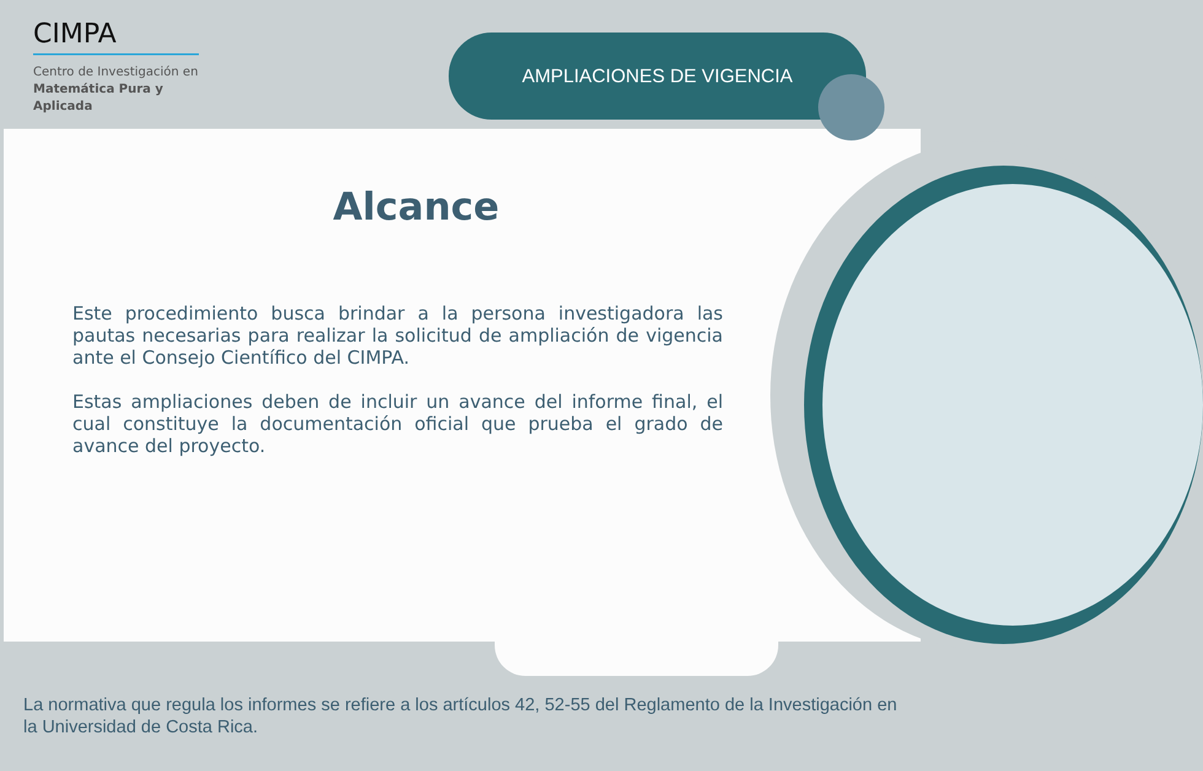CIMPA
Centro de Investigación en
Matemática Pura y
Aplicada
AMPLIACIONES DE VIGENCIA
Alcance
Este procedimiento busca brindar a la persona investigadora las pautas necesarias para realizar la solicitud de ampliación de vigencia ante el Consejo Científico del CIMPA.
Estas ampliaciones deben de incluir un avance del informe final, el cual constituye la documentación oficial que prueba el grado de avance del proyecto.
La normativa que regula los informes se refiere a los artículos 42, 52-55 del Reglamento de la Investigación en la Universidad de Costa Rica.